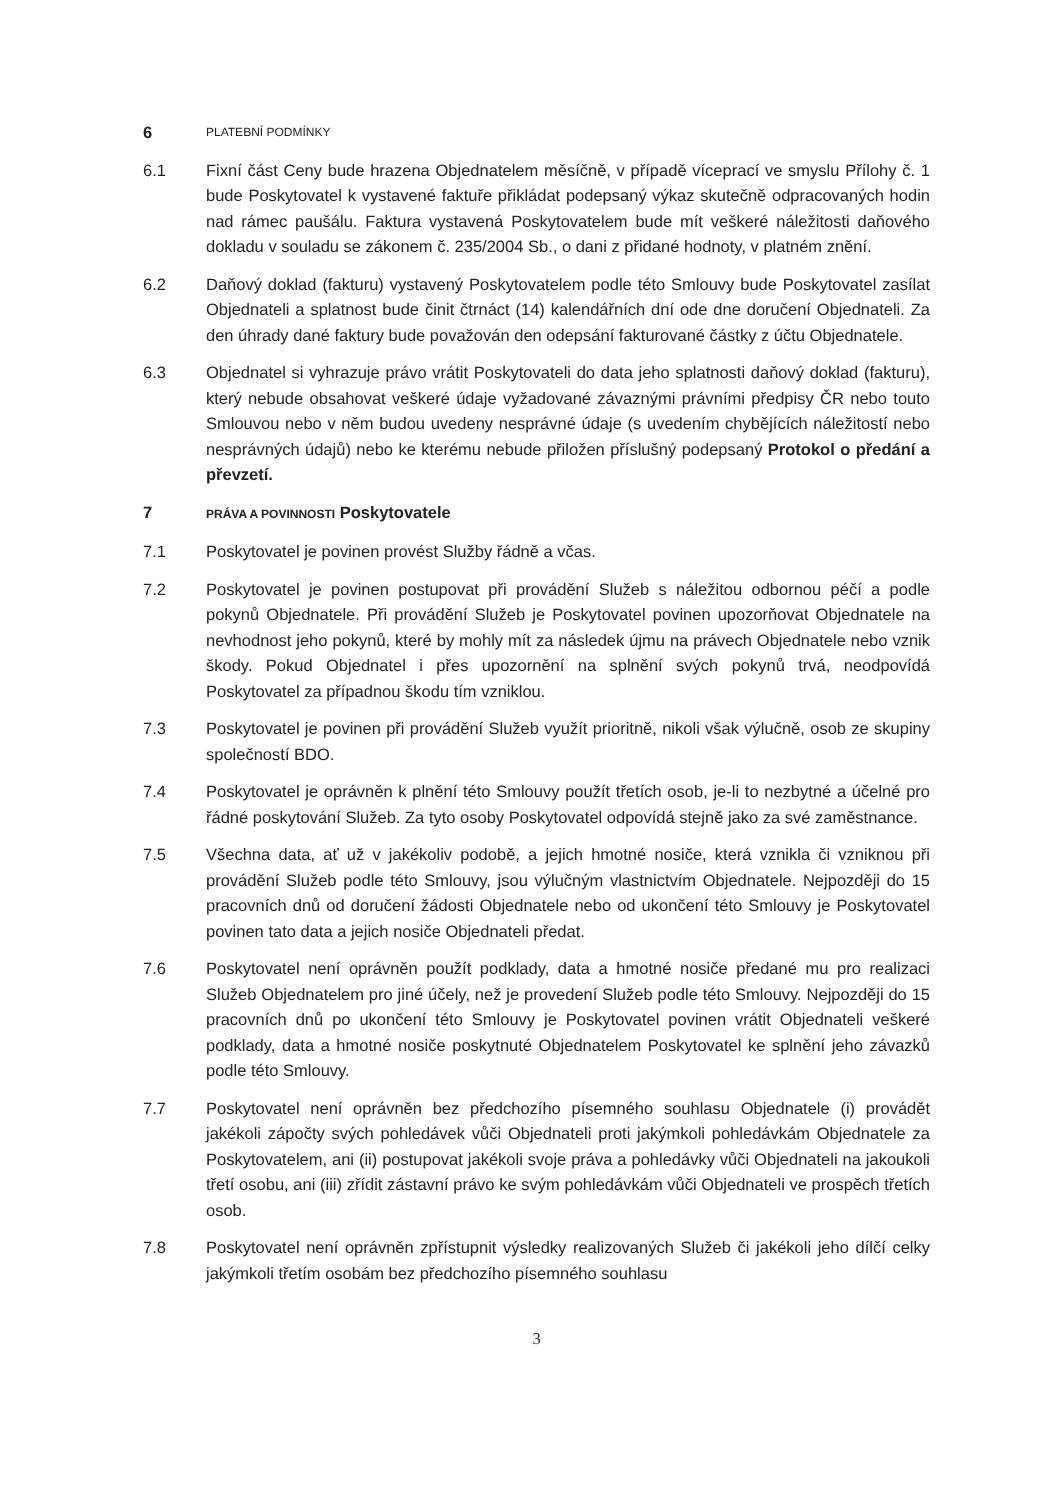6
PLATEBNÍ PODMÍNKY
6.1 Fixní část Ceny bude hrazena Objednatelem měsíčně, v případě víceprací ve smyslu Přílohy č. 1 bude Poskytovatel k vystavené faktuře přikládat podepsaný výkaz skutečně odpracovaných hodin nad rámec paušálu. Faktura vystavená Poskytovatelem bude mít veškeré náležitosti daňového dokladu v souladu se zákonem č. 235/2004 Sb., o dani z přidané hodnoty, v platném znění.
6.2 Daňový doklad (fakturu) vystavený Poskytovatelem podle této Smlouvy bude Poskytovatel zasílat Objednateli a splatnost bude činit čtrnáct (14) kalendářních dní ode dne doručení Objednateli. Za den úhrady dané faktury bude považován den odepsání fakturované částky z účtu Objednatele.
6.3 Objednatel si vyhrazuje právo vrátit Poskytovateli do data jeho splatnosti daňový doklad (fakturu), který nebude obsahovat veškeré údaje vyžadované závaznými právními předpisy ČR nebo touto Smlouvou nebo v něm budou uvedeny nesprávné údaje (s uvedením chybějících náležitostí nebo nesprávných údajů) nebo ke kterému nebude přiložen příslušný podepsaný Protokol o předání a převzetí.
7
PRÁVA A POVINNOSTI Poskytovatele
7.1 Poskytovatel je povinen provést Služby řádně a včas.
7.2 Poskytovatel je povinen postupovat při provádění Služeb s náležitou odbornou péčí a podle pokynů Objednatele. Při provádění Služeb je Poskytovatel povinen upozorňovat Objednatele na nevhodnost jeho pokynů, které by mohly mít za následek újmu na právech Objednatele nebo vznik škody. Pokud Objednatel i přes upozornění na splnění svých pokynů trvá, neodpovídá Poskytovatel za případnou škodu tím vzniklou.
7.3 Poskytovatel je povinen při provádění Služeb využít prioritně, nikoli však výlučně, osob ze skupiny společností BDO.
7.4 Poskytovatel je oprávněn k plnění této Smlouvy použít třetích osob, je-li to nezbytné a účelné pro řádné poskytování Služeb. Za tyto osoby Poskytovatel odpovídá stejně jako za své zaměstnance.
7.5 Všechna data, ať už v jakékoliv podobě, a jejich hmotné nosiče, která vznikla či vzniknou při provádění Služeb podle této Smlouvy, jsou výlučným vlastnictvím Objednatele. Nejpozději do 15 pracovních dnů od doručení žádosti Objednatele nebo od ukončení této Smlouvy je Poskytovatel povinen tato data a jejich nosiče Objednateli předat.
7.6 Poskytovatel není oprávněn použít podklady, data a hmotné nosiče předané mu pro realizaci Služeb Objednatelem pro jiné účely, než je provedení Služeb podle této Smlouvy. Nejpozději do 15 pracovních dnů po ukončení této Smlouvy je Poskytovatel povinen vrátit Objednateli veškeré podklady, data a hmotné nosiče poskytnuté Objednatelem Poskytovatel ke splnění jeho závazků podle této Smlouvy.
7.7 Poskytovatel není oprávněn bez předchozího písemného souhlasu Objednatele (i) provádět jakékoli zápočty svých pohledávek vůči Objednateli proti jakýmkoli pohledávkám Objednatele za Poskytovatelem, ani (ii) postupovat jakékoli svoje práva a pohledávky vůči Objednateli na jakoukoli třetí osobu, ani (iii) zřídit zástavní právo ke svým pohledávkám vůči Objednateli ve prospěch třetích osob.
7.8 Poskytovatel není oprávněn zpřístupnit výsledky realizovaných Služeb či jakékoli jeho dílčí celky jakýmkoli třetím osobám bez předchozího písemného souhlasu
3